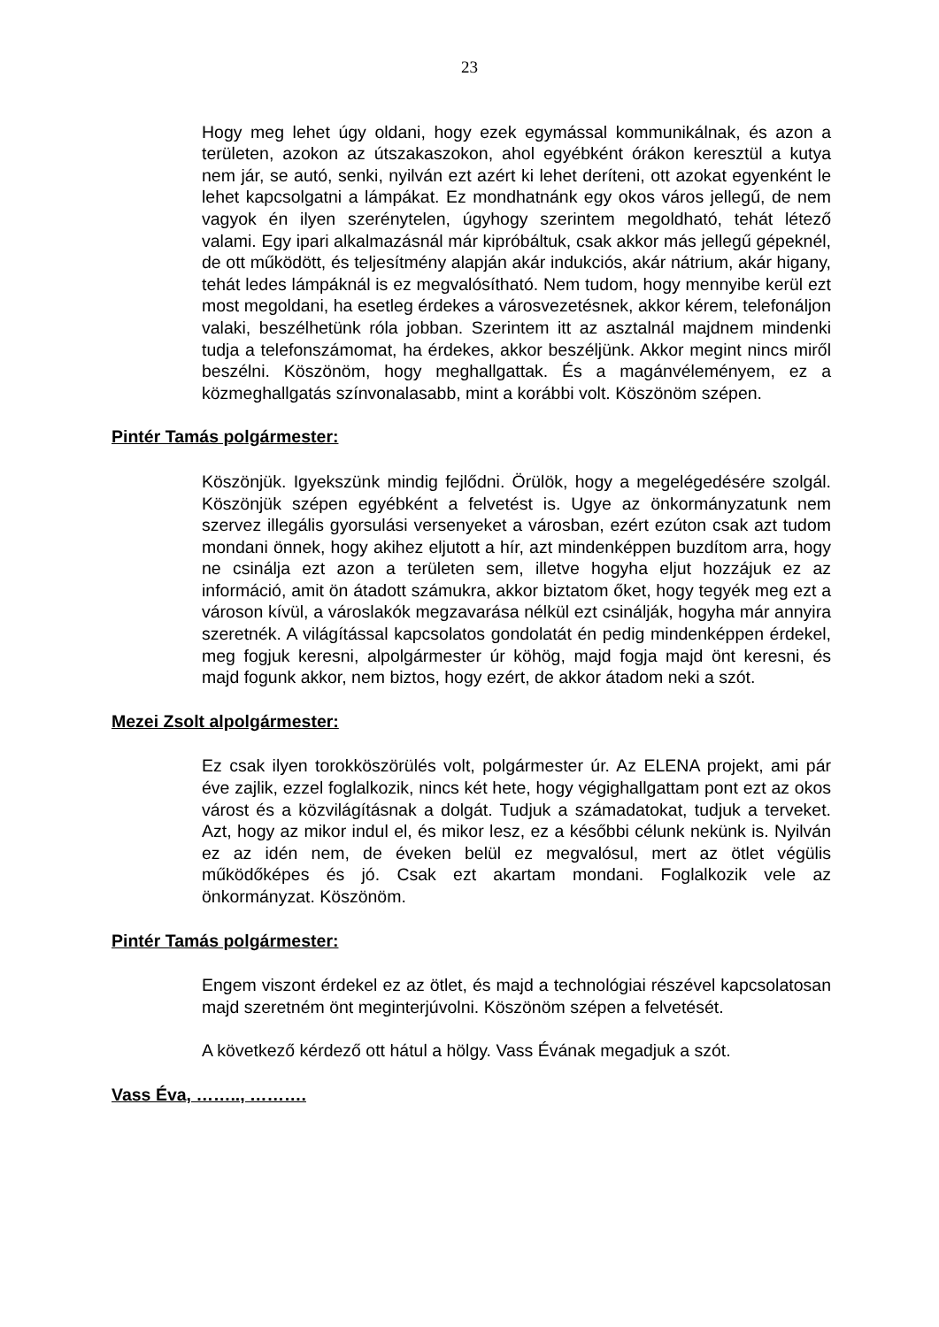23
Hogy meg lehet úgy oldani, hogy ezek egymással kommunikálnak, és azon a területen, azokon az útszakaszokon, ahol egyébként órákon keresztül a kutya nem jár, se autó, senki, nyilván ezt azért ki lehet deríteni, ott azokat egyenként le lehet kapcsolgatni a lámpákat. Ez mondhatnánk egy okos város jellegű, de nem vagyok én ilyen szerénytelen, úgyhogy szerintem megoldható, tehát létező valami. Egy ipari alkalmazásnál már kipróbáltuk, csak akkor más jellegű gépeknél, de ott működött, és teljesítmény alapján akár indukciós, akár nátrium, akár higany, tehát ledes lámpáknál is ez megvalósítható. Nem tudom, hogy mennyibe kerül ezt most megoldani, ha esetleg érdekes a városvezetésnek, akkor kérem, telefonáljon valaki, beszélhetünk róla jobban. Szerintem itt az asztalnál majdnem mindenki tudja a telefonszámomat, ha érdekes, akkor beszéljünk. Akkor megint nincs miről beszélni. Köszönöm, hogy meghallgattak. És a magánvéleményem, ez a közmeghallgatás színvonalasabb, mint a korábbi volt. Köszönöm szépen.
Pintér Tamás polgármester:
Köszönjük. Igyekszünk mindig fejlődni. Örülök, hogy a megelégedésére szolgál. Köszönjük szépen egyébként a felvetést is. Ugye az önkormányzatunk nem szervez illegális gyorsulási versenyeket a városban, ezért ezúton csak azt tudom mondani önnek, hogy akihez eljutott a hír, azt mindenképpen buzdítom arra, hogy ne csinálja ezt azon a területen sem, illetve hogyha eljut hozzájuk ez az információ, amit ön átadott számukra, akkor biztatom őket, hogy tegyék meg ezt a városon kívül, a városlakók megzavarása nélkül ezt csinálják, hogyha már annyira szeretnék. A világítással kapcsolatos gondolatát én pedig mindenképpen érdekel, meg fogjuk keresni, alpolgármester úr köhög, majd fogja majd önt keresni, és majd fogunk akkor, nem biztos, hogy ezért, de akkor átadom neki a szót.
Mezei Zsolt alpolgármester:
Ez csak ilyen torokköszörülés volt, polgármester úr. Az ELENA projekt, ami pár éve zajlik, ezzel foglalkozik, nincs két hete, hogy végighallgattam pont ezt az okos várost és a közvilágításnak a dolgát. Tudjuk a számadatokat, tudjuk a terveket. Azt, hogy az mikor indul el, és mikor lesz, ez a későbbi célunk nekünk is. Nyilván ez az idén nem, de éveken belül ez megvalósul, mert az ötlet végülis működőképes és jó. Csak ezt akartam mondani. Foglalkozik vele az önkormányzat. Köszönöm.
Pintér Tamás polgármester:
Engem viszont érdekel ez az ötlet, és majd a technológiai részével kapcsolatosan majd szeretném önt meginterjúvolni. Köszönöm szépen a felvetését.
A következő kérdező ott hátul a hölgy. Vass Évának megadjuk a szót.
Vass Éva, …….., ……….